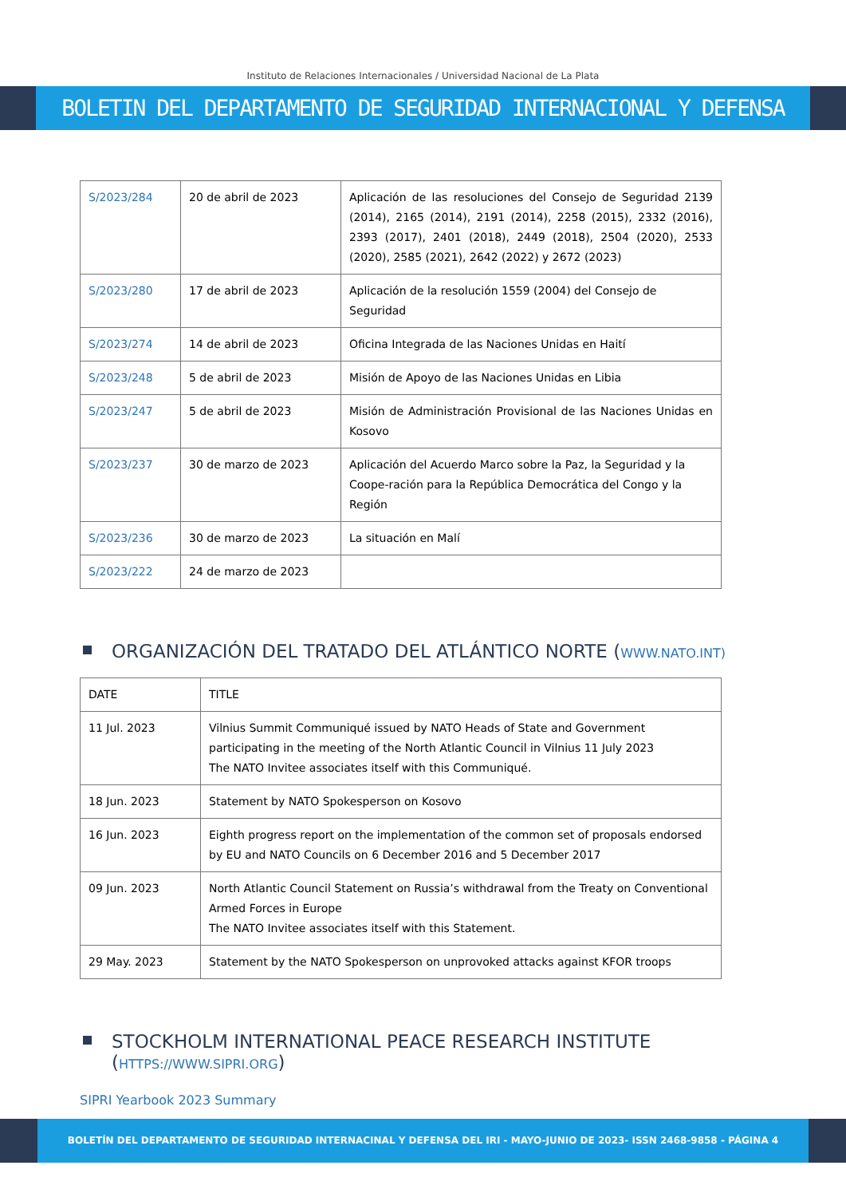Instituto de Relaciones Internacionales / Universidad Nacional de La Plata
BOLETIN DEL DEPARTAMENTO DE SEGURIDAD INTERNACIONAL Y DEFENSA
| S/2023/284 | 20 de abril de 2023 | Aplicación de las resoluciones del Consejo de Seguridad 2139 (2014), 2165 (2014), 2191 (2014), 2258 (2015), 2332 (2016), 2393 (2017), 2401 (2018), 2449 (2018), 2504 (2020), 2533 (2020), 2585 (2021), 2642 (2022) y 2672 (2023) |
| S/2023/280 | 17 de abril de 2023 | Aplicación de la resolución 1559 (2004) del Consejo de Seguridad |
| S/2023/274 | 14 de abril de 2023 | Oficina Integrada de las Naciones Unidas en Haití |
| S/2023/248 | 5 de abril de 2023 | Misión de Apoyo de las Naciones Unidas en Libia |
| S/2023/247 | 5 de abril de 2023 | Misión de Administración Provisional de las Naciones Unidas en Kosovo |
| S/2023/237 | 30 de marzo de 2023 | Aplicación del Acuerdo Marco sobre la Paz, la Seguridad y la Coope-ración para la República Democrática del Congo y la Región |
| S/2023/236 | 30 de marzo de 2023 | La situación en Malí |
| S/2023/222 | 24 de marzo de 2023 | |
ORGANIZACIÓN DEL TRATADO DEL ATLÁNTICO NORTE (WWW.NATO.INT)
| DATE | TITLE |
| 11 Jul. 2023 | Vilnius Summit Communiqué issued by NATO Heads of State and Government participating in the meeting of the North Atlantic Council in Vilnius 11 July 2023 The NATO Invitee associates itself with this Communiqué. |
| 18 Jun. 2023 | Statement by NATO Spokesperson on Kosovo |
| 16 Jun. 2023 | Eighth progress report on the implementation of the common set of proposals endorsed by EU and NATO Councils on 6 December 2016 and 5 December 2017 |
| 09 Jun. 2023 | North Atlantic Council Statement on Russia’s withdrawal from the Treaty on Conventional Armed Forces in Europe The NATO Invitee associates itself with this Statement. |
| 29 May. 2023 | Statement by the NATO Spokesperson on unprovoked attacks against KFOR troops |
STOCKHOLM INTERNATIONAL PEACE RESEARCH INSTITUTE
(HTTPS://WWW.SIPRI.ORG)
SIPRI Yearbook 2023 Summary
BOLETÍN DEL DEPARTAMENTO DE SEGURIDAD INTERNACINAL Y DEFENSA DEL IRI - MAYO-JUNIO DE 2023- ISSN 2468-9858 - PÁGINA 4